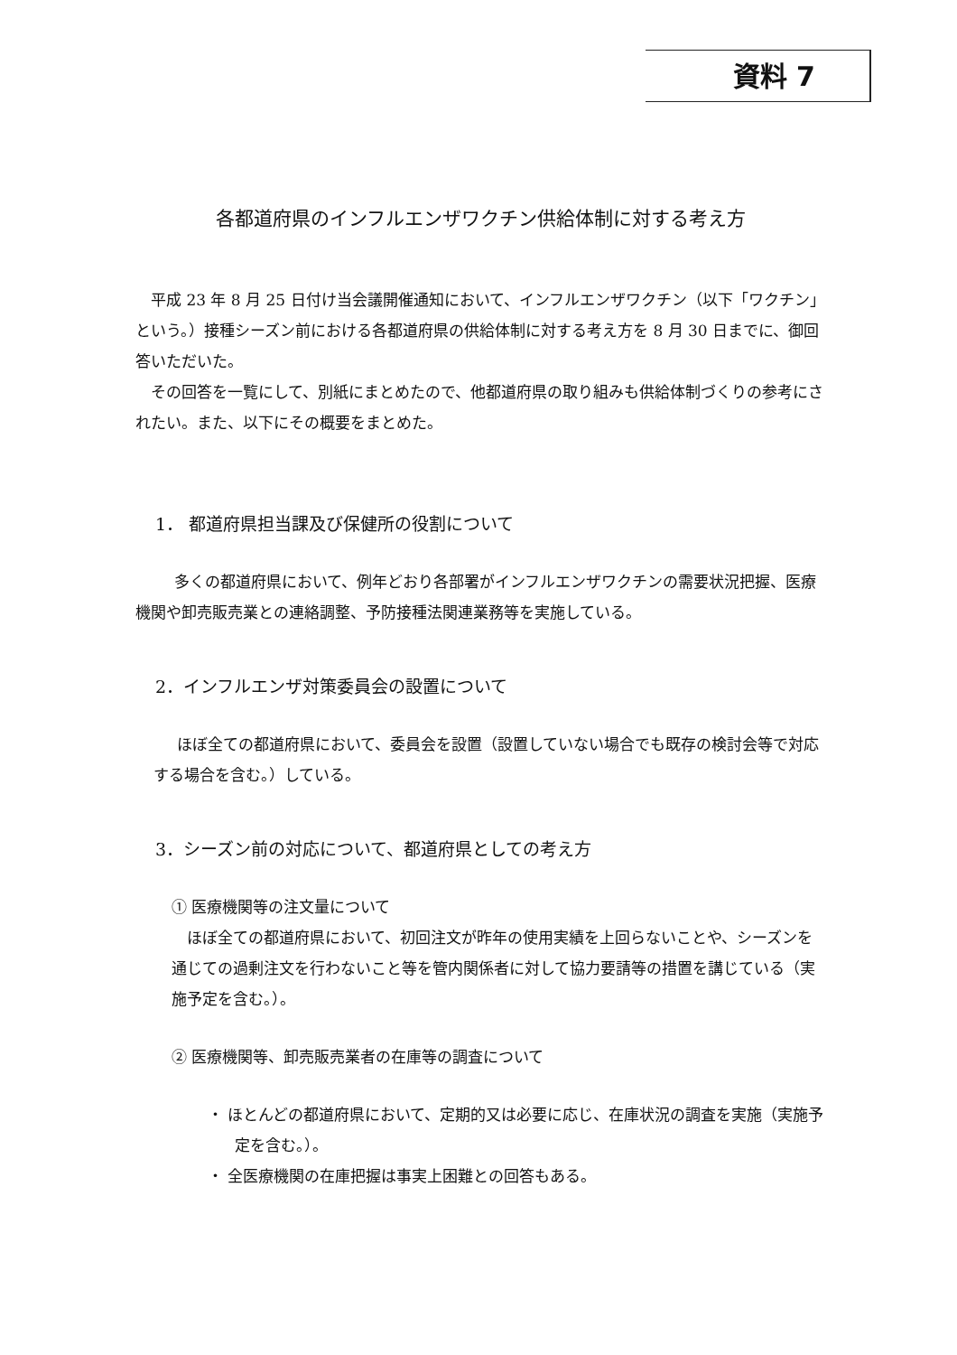資料 7
各都道府県のインフルエンザワクチン供給体制に対する考え方
平成 23 年 8 月 25 日付け当会議開催通知において、インフルエンザワクチン（以下「ワクチン」という。）接種シーズン前における各都道府県の供給体制に対する考え方を 8 月 30 日までに、御回答いただいた。
その回答を一覧にして、別紙にまとめたので、他都道府県の取り組みも供給体制づくりの参考にされたい。また、以下にその概要をまとめた。
1． 都道府県担当課及び保健所の役割について
多くの都道府県において、例年どおり各部署がインフルエンザワクチンの需要状況把握、医療機関や卸売販売業との連絡調整、予防接種法関連業務等を実施している。
2．インフルエンザ対策委員会の設置について
ほぼ全ての都道府県において、委員会を設置（設置していない場合でも既存の検討会等で対応する場合を含む。）している。
3．シーズン前の対応について、都道府県としての考え方
① 医療機関等の注文量について
ほぼ全ての都道府県において、初回注文が昨年の使用実績を上回らないことや、シーズンを通じての過剰注文を行わないこと等を管内関係者に対して協力要請等の措置を講じている（実施予定を含む。）。
② 医療機関等、卸売販売業者の在庫等の調査について
・ ほとんどの都道府県において、定期的又は必要に応じ、在庫状況の調査を実施（実施予定を含む。）。
・ 全医療機関の在庫把握は事実上困難との回答もある。